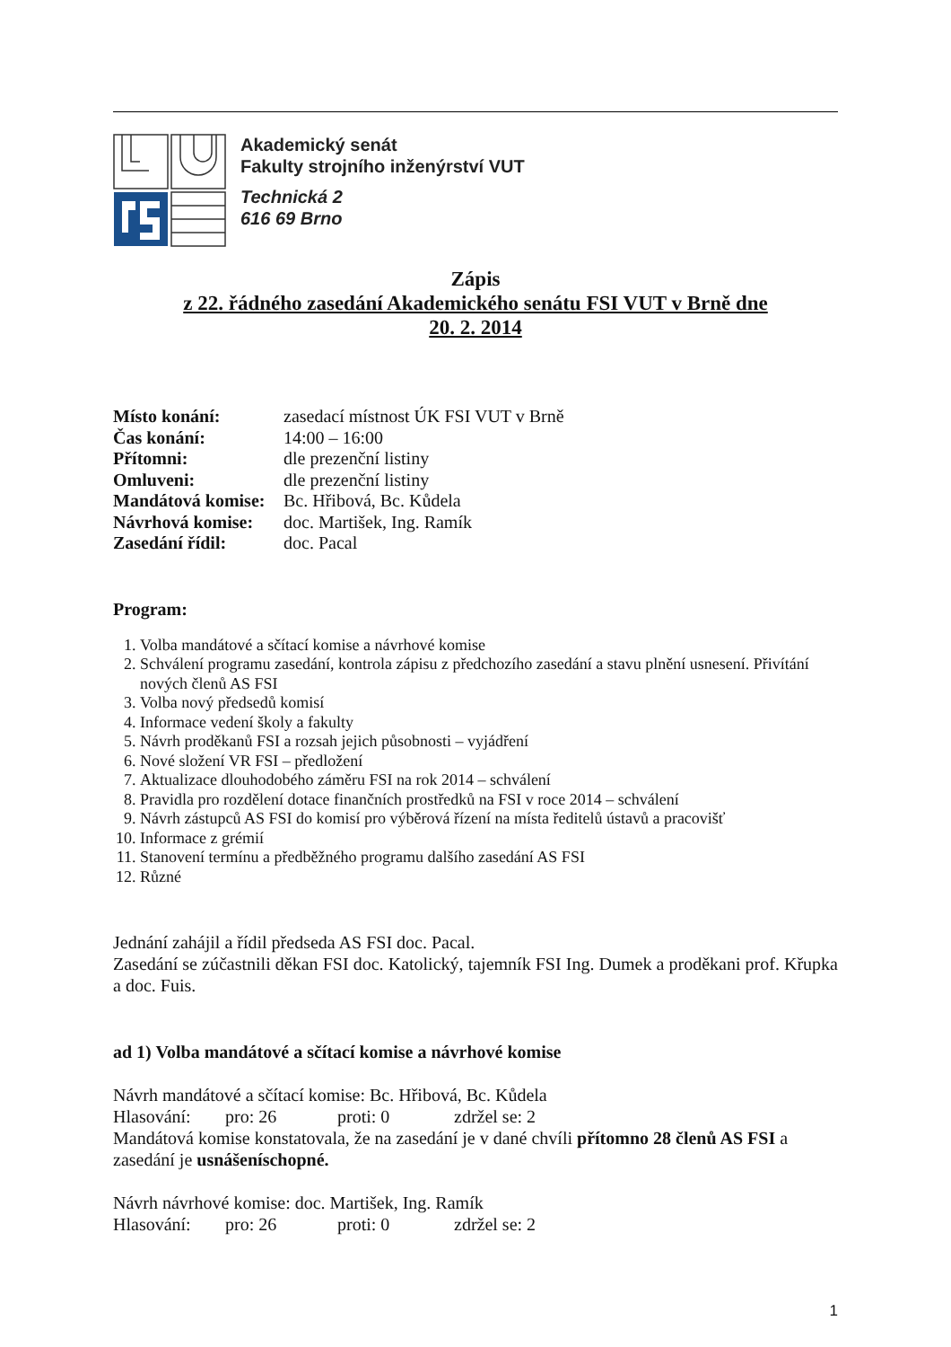Akademický senát
Fakulty strojního inženýrství VUT
Technická 2
616 69 Brno
Zápis
z 22. řádného zasedání Akademického senátu FSI VUT v Brně dne
20. 2. 2014
Místo konání: zasedací místnost ÚK FSI VUT v Brně
Čas konání: 14:00 – 16:00
Přítomni: dle prezenční listiny
Omluveni: dle prezenční listiny
Mandátová komise: Bc. Hřibová, Bc. Kůdela
Návrhová komise: doc. Martišek, Ing. Ramík
Zasedání řídil: doc. Pacal
Program:
1. Volba mandátové a sčítací komise a návrhové komise
2. Schválení programu zasedání, kontrola zápisu z předchozího zasedání a stavu plnění usnesení. Přivítání nových členů AS FSI
3. Volba nový předsedů komisí
4. Informace vedení školy a fakulty
5. Návrh proděkanů FSI a rozsah jejich působnosti – vyjádření
6. Nové složení VR FSI – předložení
7. Aktualizace dlouhodobého záměru FSI na rok 2014 – schválení
8. Pravidla pro rozdělení dotace finančních prostředků na FSI v roce 2014 – schválení
9. Návrh zástupců AS FSI do komisí pro výběrová řízení na místa ředitelů ústavů a pracovišť
10. Informace z grémií
11. Stanovení termínu a předběžného programu dalšího zasedání AS FSI
12. Různé
Jednání zahájil a řídil předseda AS FSI doc. Pacal.
Zasedání se zúčastnili děkan FSI doc. Katolický, tajemník FSI Ing. Dumek a proděkani prof. Křupka a doc. Fuis.
ad 1) Volba mandátové a sčítací komise a návrhové komise
Návrh mandátové a sčítací komise: Bc. Hřibová, Bc. Kůdela
Hlasování: pro: 26 proti: 0 zdržel se: 2
Mandátová komise konstatovala, že na zasedání je v dané chvíli přítomno 28 členů AS FSI a zasedání je usnášeníschopné.
Návrh návrhové komise: doc. Martišek, Ing. Ramík
Hlasování: pro: 26 proti: 0 zdržel se: 2
1